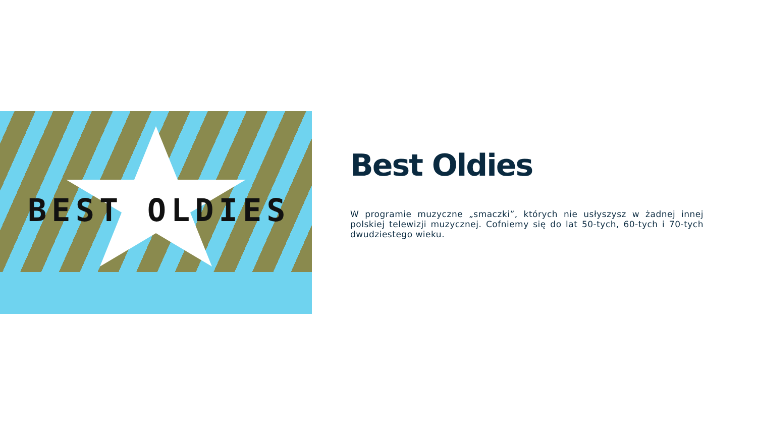BEST OLDIES
Best Oldies
W programie muzyczne „smaczki”, których nie usłyszysz w żadnej innej polskiej telewizji muzycznej. Cofniemy się do lat 50-tych, 60-tych i 70-tych dwudziestego wieku.